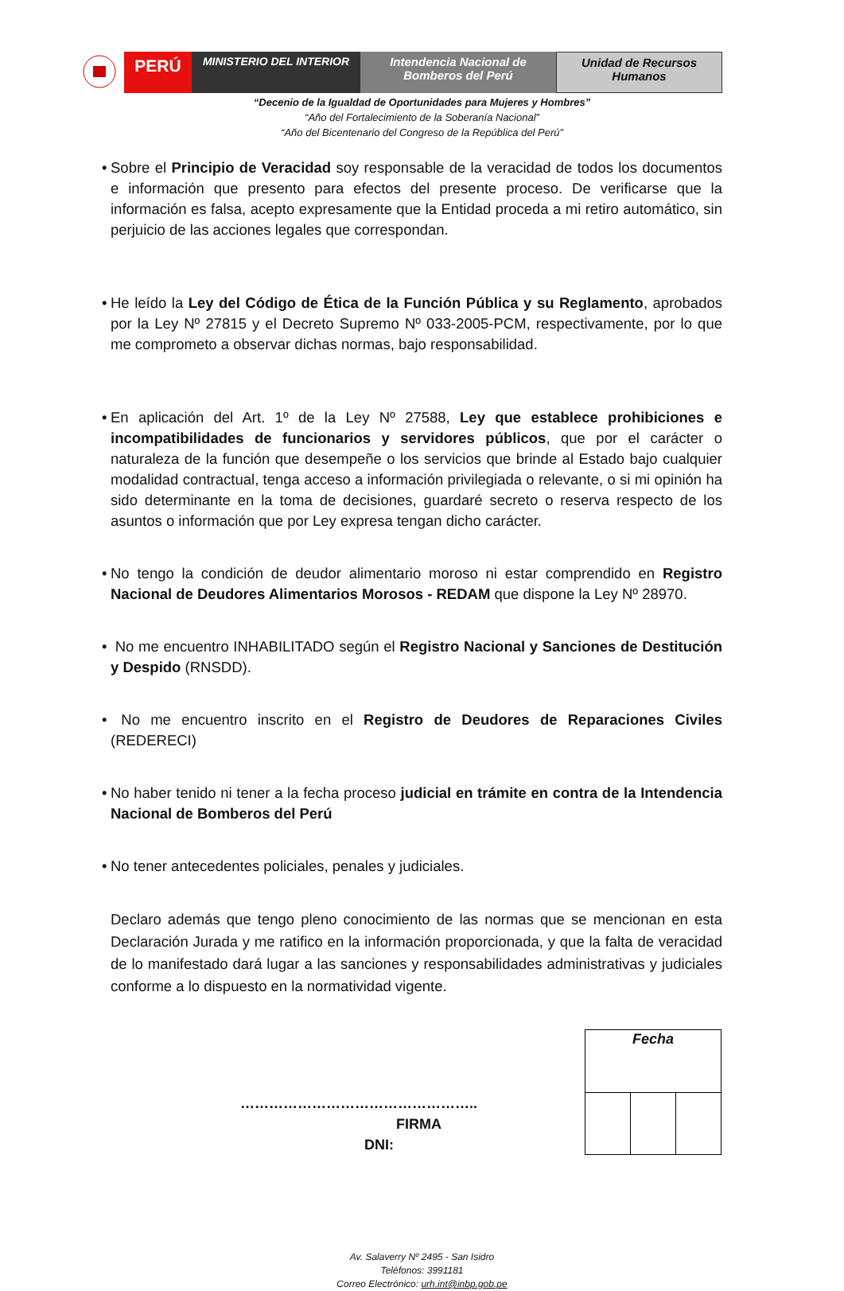PERÚ
MINISTERIO DEL INTERIOR Intendencia Nacional de
Bomberos del Perú
Unidad de Recursos
Humanos
“Decenio de la Igualdad de Oportunidades para Mujeres y Hombres”
“Año del Fortalecimiento de la Soberanía Nacional”
“Año del Bicentenario del Congreso de la República del Perú”
•
Sobre el Principio de Veracidad soy responsable de la veracidad de todos los documentos e información que presento para efectos del presente proceso. De verificarse que la información es falsa, acepto expresamente que la Entidad proceda a mi retiro automático, sin perjuicio de las acciones legales que correspondan.
•
He leído la Ley del Código de Ética de la Función Pública y su Reglamento, aprobados por la Ley Nº 27815 y el Decreto Supremo Nº 033-2005-PCM, respectivamente, por lo que me comprometo a observar dichas normas, bajo responsabilidad.
•
En aplicación del Art. 1º de la Ley Nº 27588, Ley que establece prohibiciones e incompatibilidades de funcionarios y servidores públicos, que por el carácter o naturaleza de la función que desempeñe o los servicios que brinde al Estado bajo cualquier modalidad contractual, tenga acceso a información privilegiada o relevante, o si mi opinión ha sido determinante en la toma de decisiones, guardaré secreto o reserva respecto de los asuntos o información que por Ley expresa tengan dicho carácter.
•
No tengo la condición de deudor alimentario moroso ni estar comprendido en Registro Nacional de Deudores Alimentarios Morosos - REDAM que dispone la Ley Nº 28970.
•
No me encuentro INHABILITADO según el Registro Nacional y Sanciones de Destitución y Despido (RNSDD).
•
No me encuentro inscrito en el Registro de Deudores de Reparaciones Civiles (REDERECI)
•
No haber tenido ni tener a la fecha proceso judicial en trámite en contra de la Intendencia Nacional de Bomberos del Perú
•
No tener antecedentes policiales, penales y judiciales.
Declaro además que tengo pleno conocimiento de las normas que se mencionan en esta Declaración Jurada y me ratifico en la información proporcionada, y que la falta de veracidad de lo manifestado dará lugar a las sanciones y responsabilidades administrativas y judiciales conforme a lo dispuesto en la normatividad vigente.
…………………………………………..
FIRMA
DNI:
| Fecha | | |
Av. Salaverry Nº 2495 - San Isidro
Teléfonos: 3991181
Correo Electrónico: urh.int@inbp.gob.pe